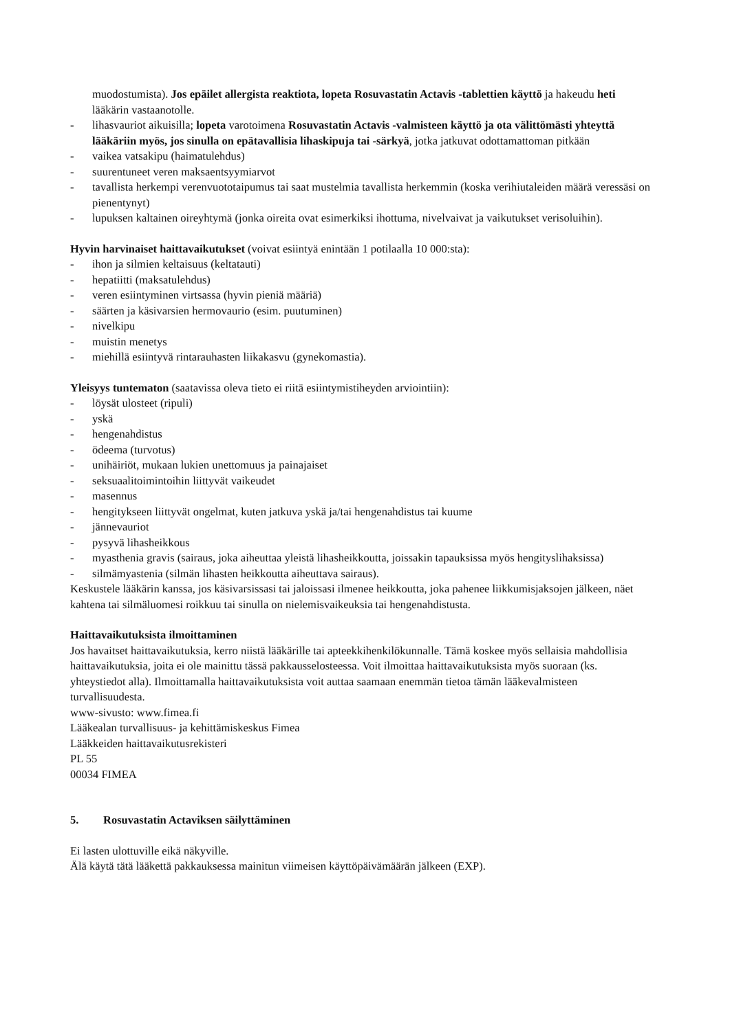muodostumista). Jos epäilet allergista reaktiota, lopeta Rosuvastatin Actavis -tablettien käyttö ja hakeudu heti lääkärin vastaanotolle.
- lihasvauriot aikuisilla; lopeta varotoimena Rosuvastatin Actavis -valmisteen käyttö ja ota välittömästi yhteyttä lääkäriin myös, jos sinulla on epätavallisia lihaskipuja tai -särkyä, jotka jatkuvat odottamattoman pitkään
- vaikea vatsakipu (haimatulehdus)
- suurentuneet veren maksaentsyymiarvot
- tavallista herkempi verenvuototaipumus tai saat mustelmia tavallista herkemmin (koska verihiutaleiden määrä veressäsi on pienentynyt)
- lupuksen kaltainen oireyhtymä (jonka oireita ovat esimerkiksi ihottuma, nivelvaivat ja vaikutukset verisoluihin).
Hyvin harvinaiset haittavaikutukset (voivat esiintyä enintään 1 potilaalla 10 000:sta):
- ihon ja silmien keltaisuus (keltatauti)
- hepatiitti (maksatulehdus)
- veren esiintyminen virtsassa (hyvin pieniä määriä)
- säärten ja käsivarsien hermovaurio (esim. puutuminen)
- nivelkipu
- muistin menetys
- miehillä esiintyvä rintarauhasten liikakasvu (gynekomastia).
Yleisyys tuntematon (saatavissa oleva tieto ei riitä esiintymistiheyden arviointiin):
- löysät ulosteet (ripuli)
- yskä
- hengenahdistus
- ödeema (turvotus)
- unihäiriöt, mukaan lukien unettomuus ja painajaiset
- seksuaalitoimintoihin liittyvät vaikeudet
- masennus
- hengitykseen liittyvät ongelmat, kuten jatkuva yskä ja/tai hengenahdistus tai kuume
- jännevauriot
- pysyvä lihasheikkous
- myasthenia gravis (sairaus, joka aiheuttaa yleistä lihasheikkoutta, joissakin tapauksissa myös hengityslihaksissa)
- silmämyastenia (silmän lihasten heikkoutta aiheuttava sairaus).
Keskustele lääkärin kanssa, jos käsivarsissasi tai jaloissasi ilmenee heikkoutta, joka pahenee liikkumisjaksojen jälkeen, näet kahtena tai silmäluomesi roikkuu tai sinulla on nielemisvaikeuksia tai hengenahdistusta.
Haittavaikutuksista ilmoittaminen
Jos havaitset haittavaikutuksia, kerro niistä lääkärille tai apteekkihenkilökunnalle. Tämä koskee myös sellaisia mahdollisia haittavaikutuksia, joita ei ole mainittu tässä pakkausselosteessa. Voit ilmoittaa haittavaikutuksista myös suoraan (ks. yhteystiedot alla). Ilmoittamalla haittavaikutuksista voit auttaa saamaan enemmän tietoa tämän lääkevalmisteen turvallisuudesta.
www-sivusto: www.fimea.fi
Lääkealan turvallisuus- ja kehittämiskeskus Fimea
Lääkkeiden haittavaikutusrekisteri
PL 55
00034 FIMEA
5. Rosuvastatin Actaviksen säilyttäminen
Ei lasten ulottuville eikä näkyville.
Älä käytä tätä lääkettä pakkauksessa mainitun viimeisen käyttöpäivämäärän jälkeen (EXP).